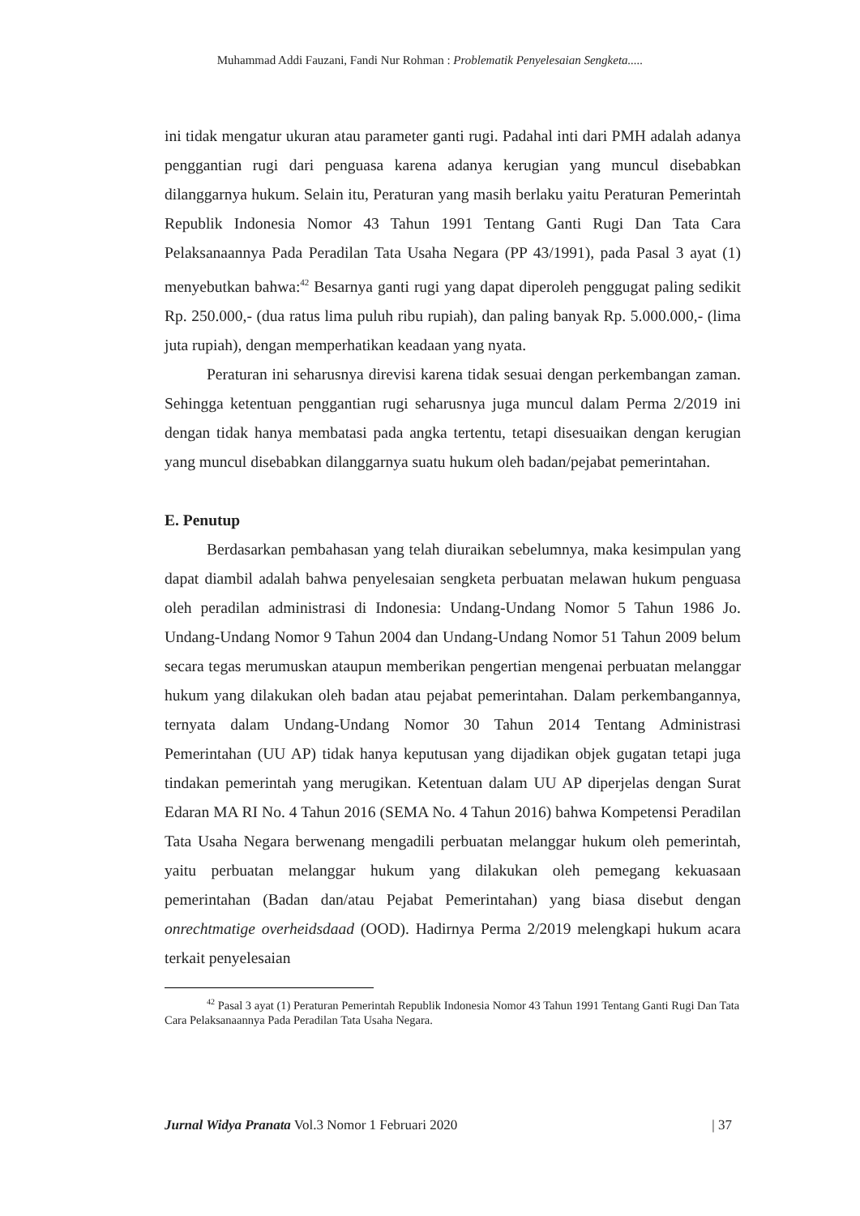Muhammad Addi Fauzani, Fandi Nur Rohman : Problematik Penyelesaian Sengketa.....
ini tidak mengatur ukuran atau parameter ganti rugi. Padahal inti dari PMH adalah adanya penggantian rugi dari penguasa karena adanya kerugian yang muncul disebabkan dilanggarnya hukum. Selain itu, Peraturan yang masih berlaku yaitu Peraturan Pemerintah Republik Indonesia Nomor 43 Tahun 1991 Tentang Ganti Rugi Dan Tata Cara Pelaksanaannya Pada Peradilan Tata Usaha Negara (PP 43/1991), pada Pasal 3 ayat (1) menyebutkan bahwa:<sup>42</sup> Besarnya ganti rugi yang dapat diperoleh penggugat paling sedikit Rp. 250.000,- (dua ratus lima puluh ribu rupiah), dan paling banyak Rp. 5.000.000,- (lima juta rupiah), dengan memperhatikan keadaan yang nyata.
Peraturan ini seharusnya direvisi karena tidak sesuai dengan perkembangan zaman. Sehingga ketentuan penggantian rugi seharusnya juga muncul dalam Perma 2/2019 ini dengan tidak hanya membatasi pada angka tertentu, tetapi disesuaikan dengan kerugian yang muncul disebabkan dilanggarnya suatu hukum oleh badan/pejabat pemerintahan.
E. Penutup
Berdasarkan pembahasan yang telah diuraikan sebelumnya, maka kesimpulan yang dapat diambil adalah bahwa penyelesaian sengketa perbuatan melawan hukum penguasa oleh peradilan administrasi di Indonesia: Undang-Undang Nomor 5 Tahun 1986 Jo. Undang-Undang Nomor 9 Tahun 2004 dan Undang-Undang Nomor 51 Tahun 2009 belum secara tegas merumuskan ataupun memberikan pengertian mengenai perbuatan melanggar hukum yang dilakukan oleh badan atau pejabat pemerintahan. Dalam perkembangannya, ternyata dalam Undang-Undang Nomor 30 Tahun 2014 Tentang Administrasi Pemerintahan (UU AP) tidak hanya keputusan yang dijadikan objek gugatan tetapi juga tindakan pemerintah yang merugikan. Ketentuan dalam UU AP diperjelas dengan Surat Edaran MA RI No. 4 Tahun 2016 (SEMA No. 4 Tahun 2016) bahwa Kompetensi Peradilan Tata Usaha Negara berwenang mengadili perbuatan melanggar hukum oleh pemerintah, yaitu perbuatan melanggar hukum yang dilakukan oleh pemegang kekuasaan pemerintahan (Badan dan/atau Pejabat Pemerintahan) yang biasa disebut dengan onrechtmatige overheidsdaad (OOD). Hadirnya Perma 2/2019 melengkapi hukum acara terkait penyelesaian
<sup>42</sup> Pasal 3 ayat (1) Peraturan Pemerintah Republik Indonesia Nomor 43 Tahun 1991 Tentang Ganti Rugi Dan Tata Cara Pelaksanaannya Pada Peradilan Tata Usaha Negara.
Jurnal Widya Pranata Vol.3 Nomor 1 Februari 2020 | 37